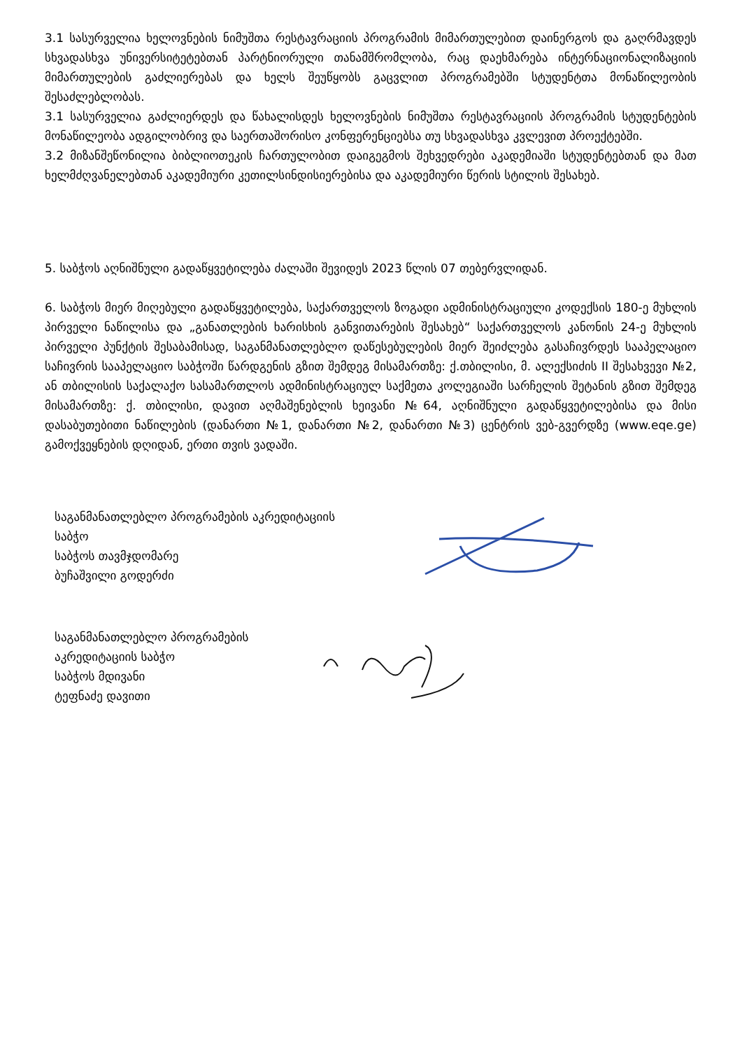3.1 სასურველია ხელოვნების ნიმუშთა რესტავრაციის პროგრამის მიმართულებით დაინერგოს და გაღრმავდეს სხვადასხვა უნივერსიტეტებთან პარტნიორული თანამშრომლობა, რაც დაეხმარება ინტერნაციონალიზაციის მიმართულების გაძლიერებას და ხელს შეუწყობს გაცვლით პროგრამებში სტუდენტთა მონაწილეობის შესაძლებლობას.
3.1 სასურველია გაძლიერდეს და წახალისდეს ხელოვნების ნიმუშთა რესტავრაციის პროგრამის სტუდენტების მონაწილეობა ადგილობრივ და საერთაშორისო კონფერენციებსა თუ სხვადასხვა კვლევით პროექტებში.
3.2 მიზანშეწონილია ბიბლიოთეკის ჩართულობით დაიგეგმოს შეხვედრები აკადემიაში სტუდენტებთან და მათ ხელმძღვანელებთან აკადემიური კეთილსინდისიერებისა და აკადემიური წერის სტილის შესახებ.
5. საბჭოს აღნიშნული გადაწყვეტილება ძალაში შევიდეს 2023 წლის 07 თებერვლიდან.
6. საბჭოს მიერ მიღებული გადაწყვეტილება, საქართველოს ზოგადი ადმინისტრაციული კოდექსის 180-ე მუხლის პირველი ნაწილისა და „განათლების ხარისხის განვითარების შესახებ“ საქართველოს კანონის 24-ე მუხლის პირველი პუნქტის შესაბამისად, საგანმანათლებლო დაწესებულების მიერ შეიძლება გასაჩივრდეს სააპელაციო საჩივრის სააპელაციო საბჭოში წარდგენის გზით შემდეგ მისამართზე: ქ.თბილისი, მ. ალექსიძის II შესახვევი №2, ან თბილისის საქალაქო სასამართლოს ადმინისტრაციულ საქმეთა კოლეგიაში სარჩელის შეტანის გზით შემდეგ მისამართზე: ქ. თბილისი, დავით აღმაშენებლის ხეივანი №64, აღნიშნული გადაწყვეტილებისა და მისი დასაბუთებითი ნაწილების (დანართი №1, დანართი №2, დანართი №3) ცენტრის ვებ-გვერდზე (www.eqe.ge) გამოქვეყნების დღიდან, ერთი თვის ვადაში.
საგანმანათლებლო პროგრამების აკრედიტაციის
საბჭო
საბჭოს თავმჯდომარე
ბუჩაშვილი გოდერძი
საგანმანათლებლო პროგრამების
აკრედიტაციის საბჭო
საბჭოს მდივანი
ტეფნაძე დავითი